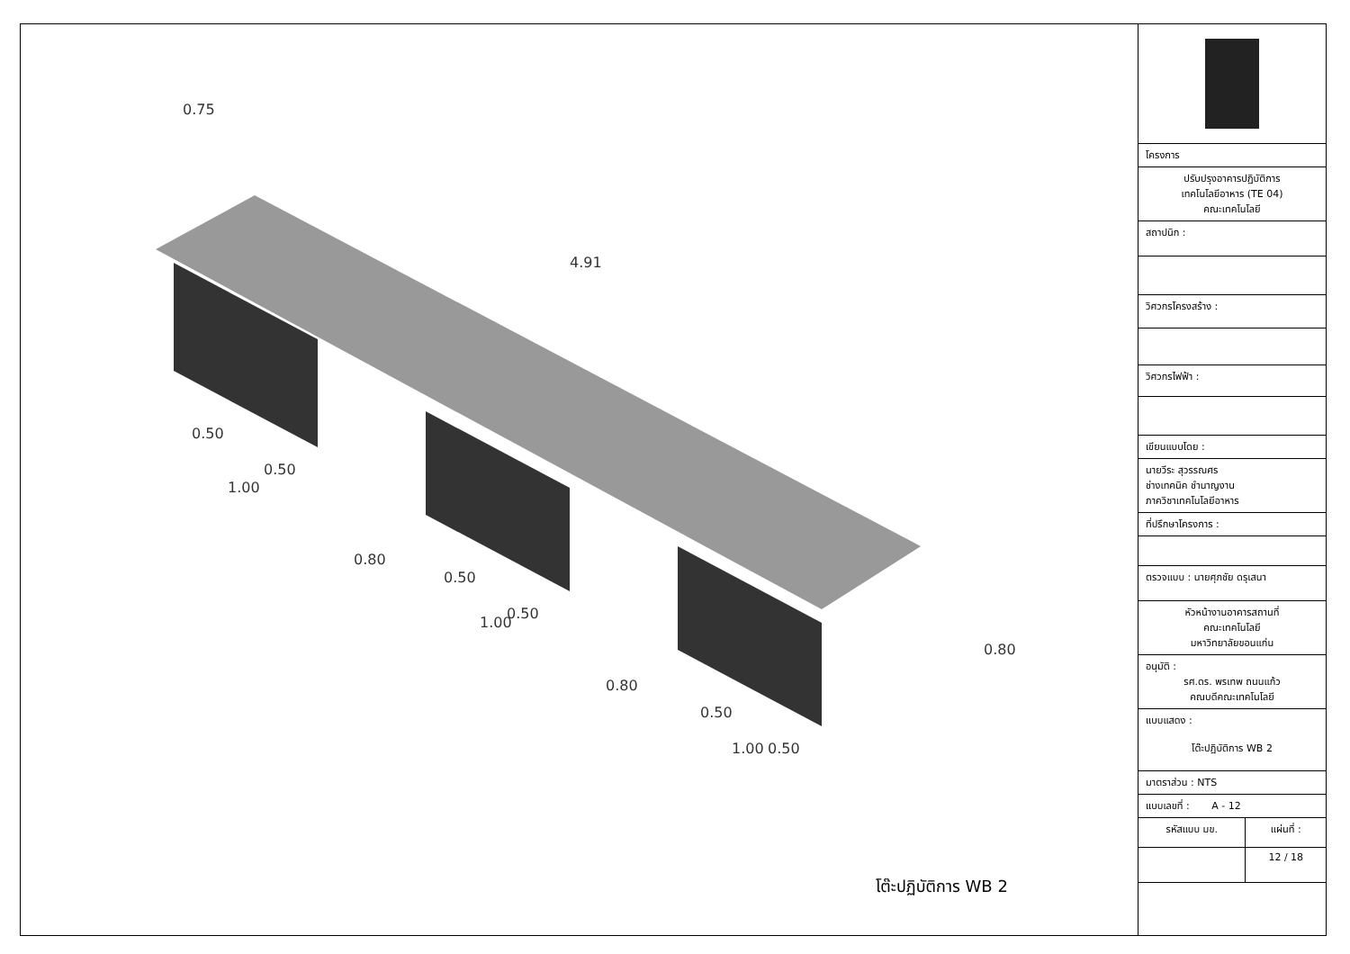0.75
4.91
0.50
0.50
1.00
0.80
0.50
0.50
1.00
0.80
0.50
0.50
1.00
0.80
โต๊ะปฏิบัติการ WB 2
| โครงการ |
| ปรับปรุงอาคารปฏิบัติการ เทคโนโลยีอาหาร (TE 04) คณะเทคโนโลยี |
| สถาปนิก : |
| วิศวกรโครงสร้าง : |
| วิศวกรไฟฟ้า : |
| เขียนแบบโดย : |
| นายวีระ สุวรรณศร ช่างเทคนิค ชำนาญงาน ภาควิชาเทคโนโลยีอาหาร |
| ที่ปรึกษาโครงการ : |
| ตรวจแบบ : นายศุภชัย ดรุเสนา |
| หัวหน้างานอาคารสถานที่ คณะเทคโนโลยี มหาวิทยาลัยขอนแก่น |
| อนุมัติ : รศ.ดร. พรเทพ ถนนแก้ว คณบดีคณะเทคโนโลยี |
| แบบแสดง : โต๊ะปฏิบัติการ WB 2 |
| มาตราส่วน : NTS |
| แบบเลขที่ : A - 12 |
| รหัสแบบ มข. | แผ่นที่ : |
| | 12 / 18 |